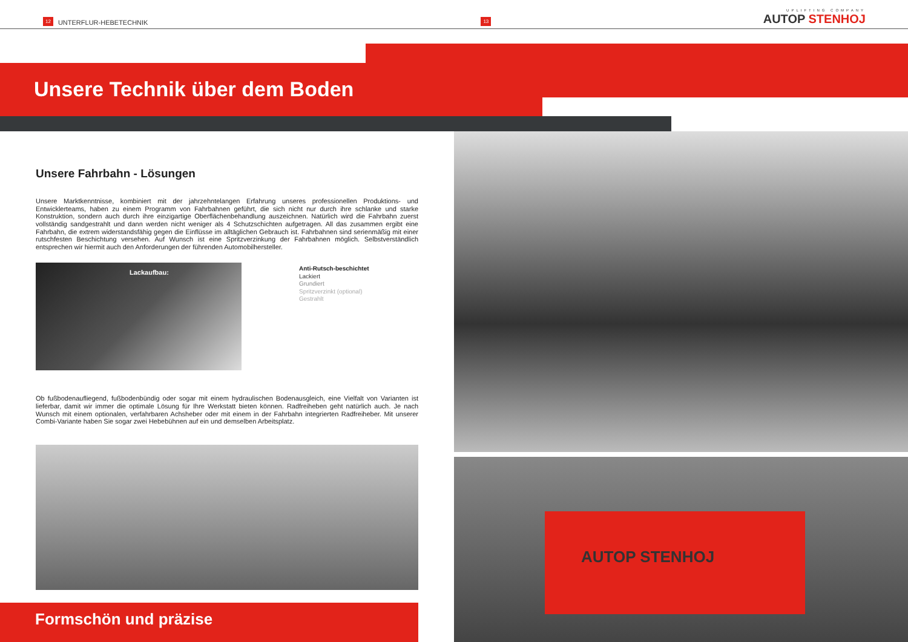12 UNTERFLUR-HEBETECHNIK 13 UPLIFTING COMPANY
AUTOP STENHOJ
Unsere Technik über dem Boden
Unsere Fahrbahn - Lösungen
Unsere Marktkenntnisse, kombiniert mit der jahrzehntelangen Erfahrung unseres professionellen Produktions- und Entwicklerteams, haben zu einem Programm von Fahrbahnen geführt, die sich nicht nur durch ihre schlanke und starke Konstruktion, sondern auch durch ihre einzigartige Oberflächenbehandlung auszeichnen. Natürlich wird die Fahrbahn zuerst vollständig sandgestrahlt und dann werden nicht weniger als 4 Schutzschichten aufgetragen. All das zusammen ergibt eine Fahrbahn, die extrem widerstandsfähig gegen die Einflüsse im alltäglichen Gebrauch ist. Fahrbahnen sind serienmäßig mit einer rutschfesten Beschichtung versehen. Auf Wunsch ist eine Spritzverzinkung der Fahrbahnen möglich. Selbstverständlich entsprechen wir hiermit auch den Anforderungen der führenden Automobilhersteller.
Lackaufbau:
Anti-Rutsch-beschichtet
Lackiert
Grundiert
Spritzverzinkt (optional)
Gestrahlt
Ob fußbodenaufliegend, fußbodenbündig oder sogar mit einem hydraulischen Bodenausgleich, eine Vielfalt von Varianten ist lieferbar, damit wir immer die optimale Lösung für Ihre Werkstatt bieten können. Radfreiheben geht natürlich auch. Je nach Wunsch mit einem optionalen, verfahrbaren Achsheber oder mit einem in der Fahrbahn integrierten Radfreiheber. Mit unserer Combi-Variante haben Sie sogar zwei Hebebühnen auf ein und demselben Arbeitsplatz.
Formschön und präzise
AUTOP STENHOJ